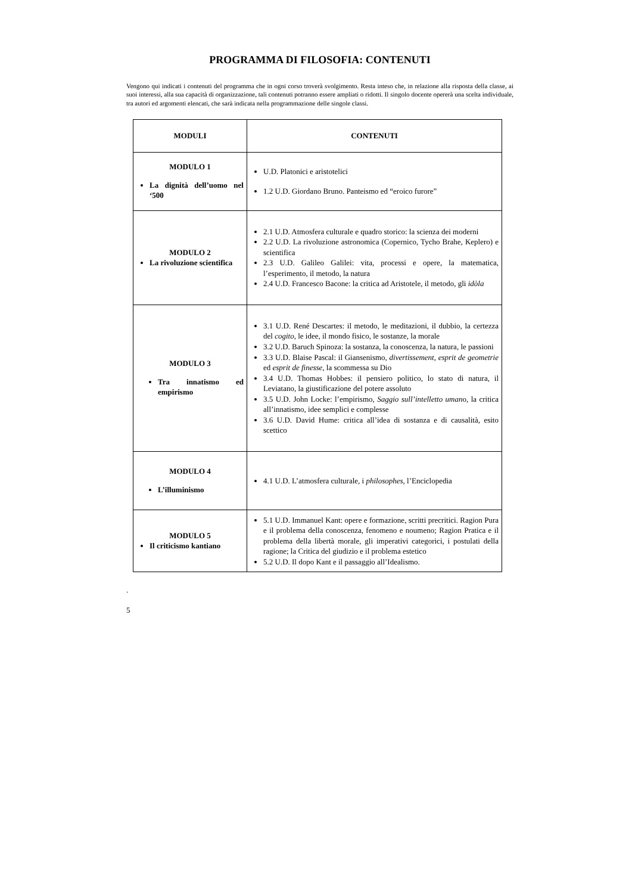PROGRAMMA DI FILOSOFIA: CONTENUTI
Vengono qui indicati i contenuti del programma che in ogni corso troverà svolgimento. Resta inteso che, in relazione alla risposta della classe, ai suoi interessi, alla sua capacità di organizzazione, tali contenuti potranno essere ampliati o ridotti. Il singolo docente opererà una scelta individuale, tra autori ed argomenti elencati, che sarà indicata nella programmazione delle singole classi.
| MODULI | CONTENUTI |
| --- | --- |
| MODULO 1 La dignità dell’uomo nel ‘500 | U.D. Platonici e aristotelici 1.2 U.D. Giordano Bruno. Panteismo ed “eroico furore” |
| MODULO 2 La rivoluzione scientifica | 2.1 U.D. Atmosfera culturale e quadro storico: la scienza dei moderni 2.2 U.D. La rivoluzione astronomica (Copernico, Tycho Brahe, Keplero) e scientifica 2.3 U.D. Galileo Galilei: vita, processi e opere, la matematica, l’esperimento, il metodo, la natura 2.4 U.D. Francesco Bacone: la critica ad Aristotele, il metodo, gli idòla |
| MODULO 3 Tra innatismo ed empirismo | 3.1 U.D. René Descartes: il metodo, le meditazioni, il dubbio, la certezza del cogito , le idee, il mondo fisico, le sostanze, la morale 3.2 U.D. Baruch Spinoza: la sostanza, la conoscenza, la natura, le passioni 3.3 U.D. Blaise Pascal: il Giansenismo, divertissement , esprit de geometrie ed esprit de finesse , la scommessa su Dio 3.4 U.D. Thomas Hobbes: il pensiero politico, lo stato di natura, il Leviatano, la giustificazione del potere assoluto 3.5 U.D. John Locke: l’empirismo, Saggio sull’intelletto uman o, la critica all’innatismo, idee semplici e complesse 3.6 U.D. David Hume: critica all’idea di sostanza e di causalità, esito scettico |
| MODULO 4 L’illuminismo | 4.1 U.D. L’atmosfera culturale, i philosophes , l’Enciclopedia |
| MODULO 5 Il criticismo kantiano | 5.1 U.D. Immanuel Kant: opere e formazione, scritti precritici. Ragion Pura e il problema della conoscenza, fenomeno e noumeno; Ragion Pratica e il problema della libertà morale, gli imperativi categorici, i postulati della ragione; la Critica del giudizio e il problema estetico 5.2 U.D. Il dopo Kant e il passaggio all’Idealismo. |
.
5